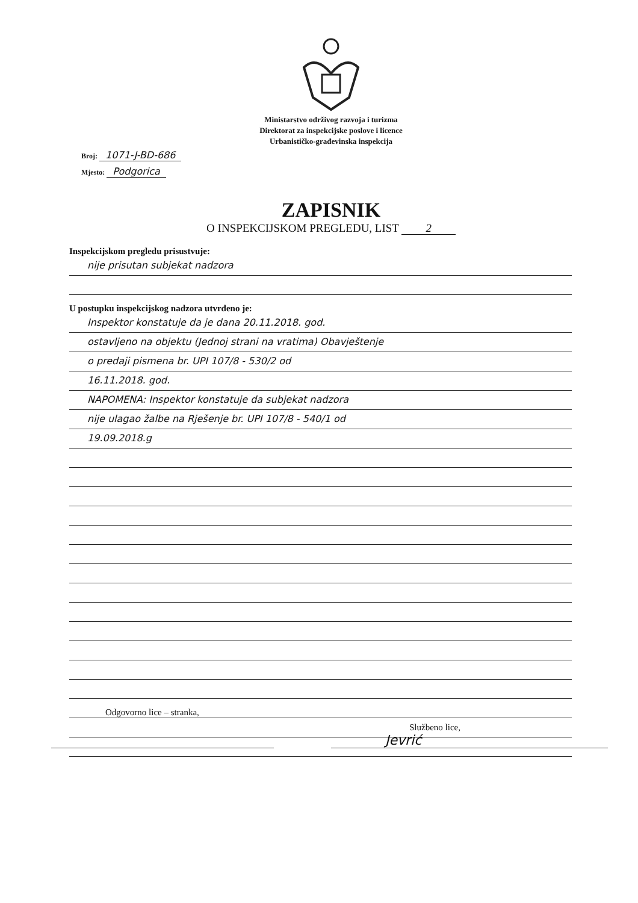Ministarstvo održivog razvoja i turizma
Direktorat za inspekcijske poslove i licence
Urbanističko-građevinska inspekcija
Broj: 1071-J-BD-686
Mjesto: Podgorica
ZAPISNIK
O INSPEKCIJSKOM PREGLEDU, LIST 2
Inspekcijskom pregledu prisustvuje:
nije prisutan subjekat nadzora
U postupku inspekcijskog nadzora utvrđeno je:
Inspektor konstatuje da je dana 20.11.2018. god.
ostavljeno na objektu (Jednoj strani na vratima) Obavještenje
o predaji pismena br. UPI 107/8 - 530/2 od
16.11.2018. god.
NAPOMENA: Inspektor konstatuje da subjekat nadzora
nije ulagao žalbe na Rješenje br. UPI 107/8 - 540/1 od
19.09.2018.g
Odgovorno lice – stranka,
Službeno lice,
Jevrić